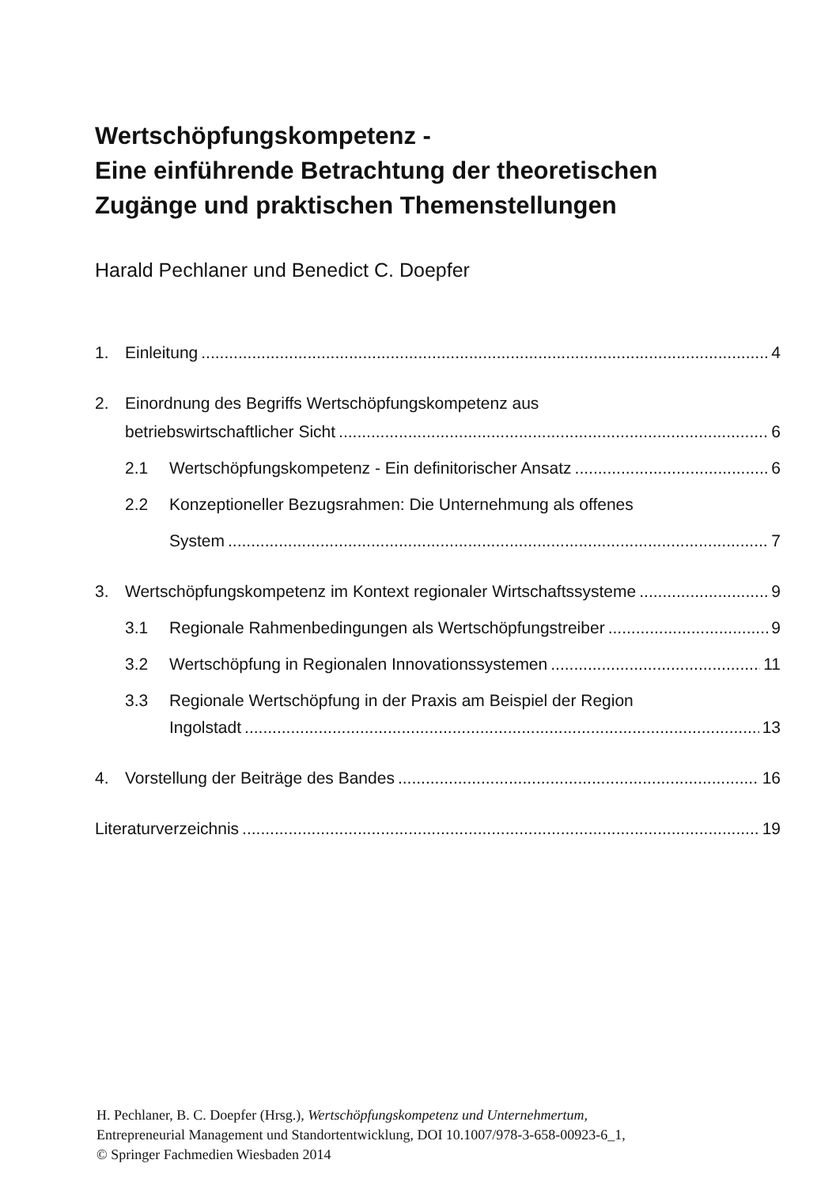Wertschöpfungskompetenz -
Eine einführende Betrachtung der theoretischen
Zugänge und praktischen Themenstellungen
Harald Pechlaner und Benedict C. Doepfer
1. Einleitung 4
2. Einordnung des Begriffs Wertschöpfungskompetenz aus
betriebswirtschaftlicher Sicht 6
2.1 Wertschöpfungskompetenz - Ein definitorischer Ansatz 6
2.2 Konzeptioneller Bezugsrahmen: Die Unternehmung als offenes
System 7
3. Wertschöpfungskompetenz im Kontext regionaler Wirtschaftssysteme 9
3.1 Regionale Rahmenbedingungen als Wertschöpfungstreiber 9
3.2 Wertschöpfung in Regionalen Innovationssystemen 11
3.3 Regionale Wertschöpfung in der Praxis am Beispiel der Region
Ingolstadt 13
4. Vorstellung der Beiträge des Bandes 16
Literaturverzeichnis 19
H. Pechlaner, B. C. Doepfer (Hrsg.), Wertschöpfungskompetenz und Unternehmertum,
Entrepreneurial Management und Standortentwicklung, DOI 10.1007/978-3-658-00923-6_1,
© Springer Fachmedien Wiesbaden 2014